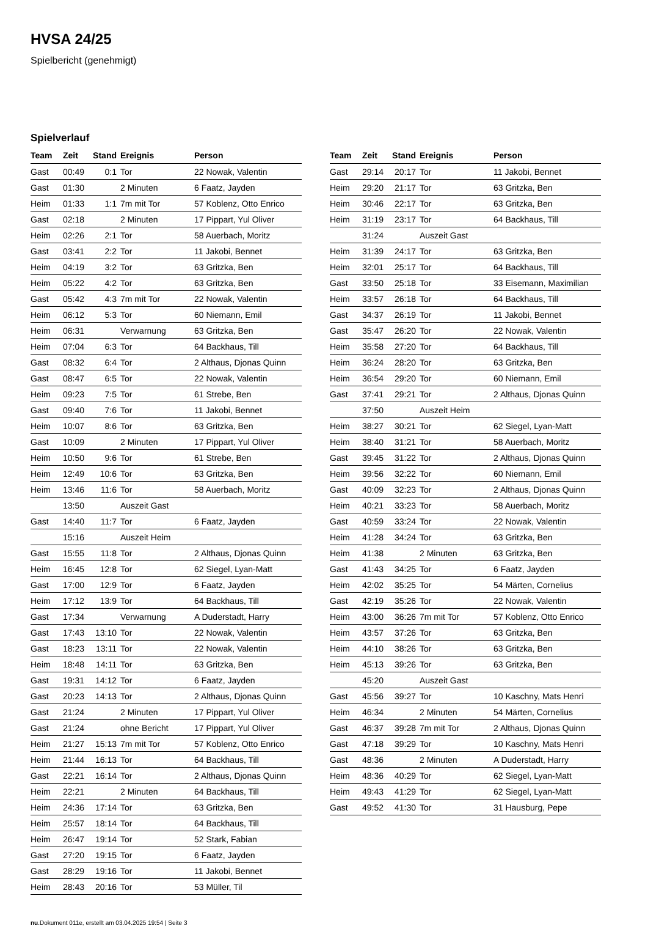HVSA 24/25
Spielbericht (genehmigt)
Spielverlauf
| Team | Zeit | Stand | Ereignis | Person |
| --- | --- | --- | --- | --- |
| Gast | 00:49 | 0:1 | Tor | 22 Nowak, Valentin |
| Gast | 01:30 | | 2 Minuten | 6 Faatz, Jayden |
| Heim | 01:33 | 1:1 | 7m mit Tor | 57 Koblenz, Otto Enrico |
| Gast | 02:18 | | 2 Minuten | 17 Pippart, Yul Oliver |
| Heim | 02:26 | 2:1 | Tor | 58 Auerbach, Moritz |
| Gast | 03:41 | 2:2 | Tor | 11 Jakobi, Bennet |
| Heim | 04:19 | 3:2 | Tor | 63 Gritzka, Ben |
| Heim | 05:22 | 4:2 | Tor | 63 Gritzka, Ben |
| Gast | 05:42 | 4:3 | 7m mit Tor | 22 Nowak, Valentin |
| Heim | 06:12 | 5:3 | Tor | 60 Niemann, Emil |
| Heim | 06:31 | | Verwarnung | 63 Gritzka, Ben |
| Heim | 07:04 | 6:3 | Tor | 64 Backhaus, Till |
| Gast | 08:32 | 6:4 | Tor | 2 Althaus, Djonas Quinn |
| Gast | 08:47 | 6:5 | Tor | 22 Nowak, Valentin |
| Heim | 09:23 | 7:5 | Tor | 61 Strebe, Ben |
| Gast | 09:40 | 7:6 | Tor | 11 Jakobi, Bennet |
| Heim | 10:07 | 8:6 | Tor | 63 Gritzka, Ben |
| Gast | 10:09 | | 2 Minuten | 17 Pippart, Yul Oliver |
| Heim | 10:50 | 9:6 | Tor | 61 Strebe, Ben |
| Heim | 12:49 | 10:6 | Tor | 63 Gritzka, Ben |
| Heim | 13:46 | 11:6 | Tor | 58 Auerbach, Moritz |
| | 13:50 | | Auszeit Gast | |
| Gast | 14:40 | 11:7 | Tor | 6 Faatz, Jayden |
| | 15:16 | | Auszeit Heim | |
| Gast | 15:55 | 11:8 | Tor | 2 Althaus, Djonas Quinn |
| Heim | 16:45 | 12:8 | Tor | 62 Siegel, Lyan-Matt |
| Gast | 17:00 | 12:9 | Tor | 6 Faatz, Jayden |
| Heim | 17:12 | 13:9 | Tor | 64 Backhaus, Till |
| Gast | 17:34 | | Verwarnung | A Duderstadt, Harry |
| Gast | 17:43 | 13:10 | Tor | 22 Nowak, Valentin |
| Gast | 18:23 | 13:11 | Tor | 22 Nowak, Valentin |
| Heim | 18:48 | 14:11 | Tor | 63 Gritzka, Ben |
| Gast | 19:31 | 14:12 | Tor | 6 Faatz, Jayden |
| Gast | 20:23 | 14:13 | Tor | 2 Althaus, Djonas Quinn |
| Gast | 21:24 | | 2 Minuten | 17 Pippart, Yul Oliver |
| Gast | 21:24 | | ohne Bericht | 17 Pippart, Yul Oliver |
| Heim | 21:27 | 15:13 | 7m mit Tor | 57 Koblenz, Otto Enrico |
| Heim | 21:44 | 16:13 | Tor | 64 Backhaus, Till |
| Gast | 22:21 | 16:14 | Tor | 2 Althaus, Djonas Quinn |
| Heim | 22:21 | | 2 Minuten | 64 Backhaus, Till |
| Heim | 24:36 | 17:14 | Tor | 63 Gritzka, Ben |
| Heim | 25:57 | 18:14 | Tor | 64 Backhaus, Till |
| Heim | 26:47 | 19:14 | Tor | 52 Stark, Fabian |
| Gast | 27:20 | 19:15 | Tor | 6 Faatz, Jayden |
| Gast | 28:29 | 19:16 | Tor | 11 Jakobi, Bennet |
| Heim | 28:43 | 20:16 | Tor | 53 Müller, Til |
| Team | Zeit | Stand | Ereignis | Person |
| --- | --- | --- | --- | --- |
| Gast | 29:14 | 20:17 | Tor | 11 Jakobi, Bennet |
| Heim | 29:20 | 21:17 | Tor | 63 Gritzka, Ben |
| Heim | 30:46 | 22:17 | Tor | 63 Gritzka, Ben |
| Heim | 31:19 | 23:17 | Tor | 64 Backhaus, Till |
| | 31:24 | | Auszeit Gast | |
| Heim | 31:39 | 24:17 | Tor | 63 Gritzka, Ben |
| Heim | 32:01 | 25:17 | Tor | 64 Backhaus, Till |
| Gast | 33:50 | 25:18 | Tor | 33 Eisemann, Maximilian |
| Heim | 33:57 | 26:18 | Tor | 64 Backhaus, Till |
| Gast | 34:37 | 26:19 | Tor | 11 Jakobi, Bennet |
| Gast | 35:47 | 26:20 | Tor | 22 Nowak, Valentin |
| Heim | 35:58 | 27:20 | Tor | 64 Backhaus, Till |
| Heim | 36:24 | 28:20 | Tor | 63 Gritzka, Ben |
| Heim | 36:54 | 29:20 | Tor | 60 Niemann, Emil |
| Gast | 37:41 | 29:21 | Tor | 2 Althaus, Djonas Quinn |
| | 37:50 | | Auszeit Heim | |
| Heim | 38:27 | 30:21 | Tor | 62 Siegel, Lyan-Matt |
| Heim | 38:40 | 31:21 | Tor | 58 Auerbach, Moritz |
| Gast | 39:45 | 31:22 | Tor | 2 Althaus, Djonas Quinn |
| Heim | 39:56 | 32:22 | Tor | 60 Niemann, Emil |
| Gast | 40:09 | 32:23 | Tor | 2 Althaus, Djonas Quinn |
| Heim | 40:21 | 33:23 | Tor | 58 Auerbach, Moritz |
| Gast | 40:59 | 33:24 | Tor | 22 Nowak, Valentin |
| Heim | 41:28 | 34:24 | Tor | 63 Gritzka, Ben |
| Heim | 41:38 | | 2 Minuten | 63 Gritzka, Ben |
| Gast | 41:43 | 34:25 | Tor | 6 Faatz, Jayden |
| Heim | 42:02 | 35:25 | Tor | 54 Märten, Cornelius |
| Gast | 42:19 | 35:26 | Tor | 22 Nowak, Valentin |
| Heim | 43:00 | 36:26 | 7m mit Tor | 57 Koblenz, Otto Enrico |
| Heim | 43:57 | 37:26 | Tor | 63 Gritzka, Ben |
| Heim | 44:10 | 38:26 | Tor | 63 Gritzka, Ben |
| Heim | 45:13 | 39:26 | Tor | 63 Gritzka, Ben |
| | 45:20 | | Auszeit Gast | |
| Gast | 45:56 | 39:27 | Tor | 10 Kaschny, Mats Henri |
| Heim | 46:34 | | 2 Minuten | 54 Märten, Cornelius |
| Gast | 46:37 | 39:28 | 7m mit Tor | 2 Althaus, Djonas Quinn |
| Gast | 47:18 | 39:29 | Tor | 10 Kaschny, Mats Henri |
| Gast | 48:36 | | 2 Minuten | A Duderstadt, Harry |
| Heim | 48:36 | 40:29 | Tor | 62 Siegel, Lyan-Matt |
| Heim | 49:43 | 41:29 | Tor | 62 Siegel, Lyan-Matt |
| Gast | 49:52 | 41:30 | Tor | 31 Hausburg, Pepe |
nu.Dokument 011e, erstellt am 03.04.2025 19:54 | Seite 3